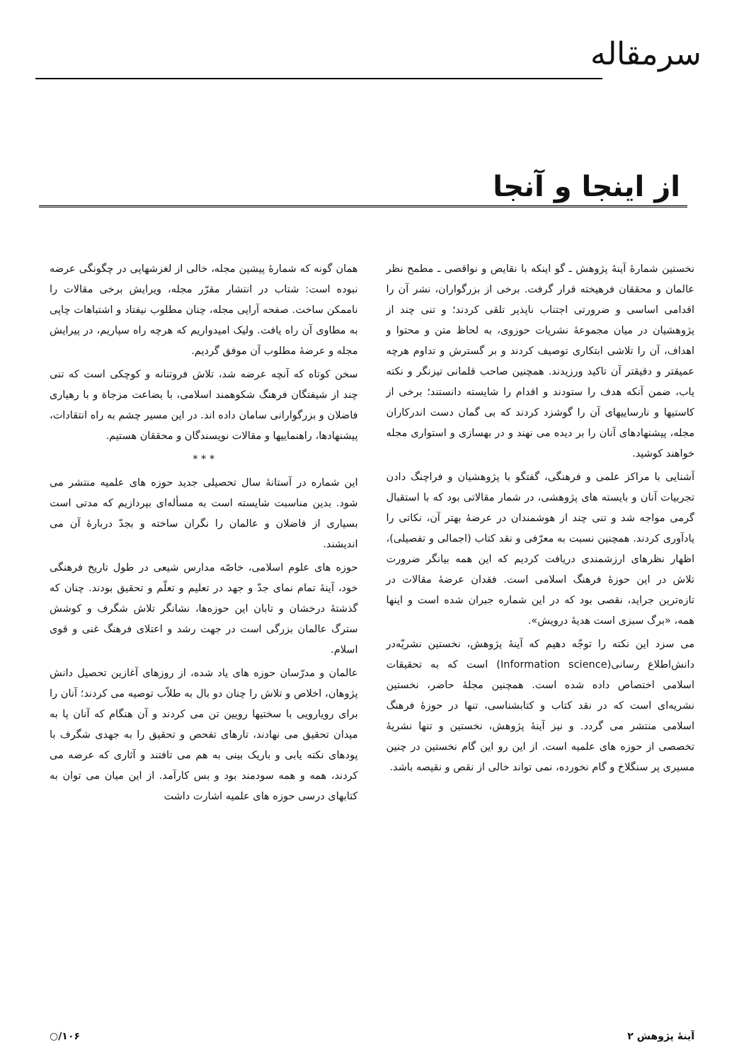سرمقاله
از اینجا و آنجا
نخستین شمارهٔ آینهٔ پژوهش ـ گو اینکه با نقایص و نواقصی ـ مطمح نظر عالمان و محققان فرهیخته قرار گرفت. برخی از بزرگواران، نشر آن را اقدامی اساسی و ضرورتی اجتناب ناپذیر تلقی کردند؛ و تنی چند از پژوهشیان در میان مجموعهٔ نشریات حوزوی، به لحاظ متن و محتوا و اهداف، آن را تلاشی ابتکاری توصیف کردند و بر گسترش و تداوم هرچه عمیقتر و دقیقتر آن تاکید ورزیدند. همچنین صاحب قلمانی تیزنگر و نکته یاب، ضمن آنکه هدف را ستودند و اقدام را شایسته دانستند؛ برخی از کاستیها و نارساییهای آن را گوشزد کردند که بی گمان دست اندرکاران مجله، پیشنهادهای آنان را بر دیده می نهند و در بهسازی و استواری مجله خواهند کوشید.
آشنایی با مراکز علمی و فرهنگی، گفتگو با پژوهشیان و فراچنگ دادن تجربیات آنان و بایسته های پژوهشی، در شمار مقالاتی بود که با استقبال گرمی مواجه شد و تنی چند از هوشمندان در عرضهٔ بهتر آن، نکاتی را یادآوری کردند. همچنین نسبت به معرّفی و نقد کتاب (اجمالی و تفصیلی)، اظهار نظرهای ارزشمندی دریافت کردیم که این همه بیانگر ضرورت تلاش در این حوزهٔ فرهنگ اسلامی است. فقدان عرضهٔ مقالات در تازه‌ترین جراید، نقصی بود که در این شماره جبران شده است و اینها همه، «برگ سبزی است هدیهٔ درویش».
می سزد این نکته را توجّه دهیم که آینهٔ پژوهش، نخستین نشریّه‌در دانش‌اطلاع رسانی(Information science) است که به تحقیقات اسلامی اختصاص داده شده است. همچنین مجلهٔ حاضر، نخستین نشریه‌ای است که در نقد کتاب و کتابشناسی، تنها در حوزهٔ فرهنگ اسلامی منتشر می گردد. و نیز آینهٔ پژوهش، نخستین و تنها نشریهٔ تخصصی از حوزه های علمیه است. از این رو این گام نخستین در چنین مسیری پر سنگلاخ و گام نخورده، نمی تواند خالی از نقص و نقیصه باشد.
همان گونه که شمارهٔ پیشین مجله، خالی از لغزشهایی در چگونگی عرضه نبوده است: شتاب در انتشار مقرّر مجله، ویرایش برخی مقالات را ناممکن ساخت. صفحه آرایی مجله، چنان مطلوب نیفتاد و اشتباهات چاپی به مطاوی آن راه یافت. ولیک امیدواریم که هرچه راه سپاریم، در پیرایش مجله و عرضهٔ مطلوب آن موفق گردیم.
سخن کوتاه که آنچه عرضه شد، تلاش فروتنانه و کوچکی است که تنی چند از شیفتگان فرهنگ شکوهمند اسلامی، با بضاعت مزجاة و با رهیاری فاضلان و بزرگوارانی سامان داده اند. در این مسیر چشم به راه انتقادات، پیشنهادها، راهنماییها و مقالات نویسندگان و محققان هستیم.
* * *
این شماره در آستانهٔ سال تحصیلی جدید حوزه های علمیه منتشر می شود. بدین مناسبت شایسته است به مسأله‌ای بپردازیم که مدتی است بسیاری از فاضلان و عالمان را نگران ساخته و بجدّ دربارهٔ آن می اندیشند.
حوزه های علوم اسلامی، خاصّه مدارس شیعی در طول تاریخ فرهنگی خود، آینهٔ تمام نمای جدّ و جهد در تعلیم و تعلّم و تحقیق بودند. چنان که گذشتهٔ درخشان و تابان این حوزه‌ها، نشانگر تلاش شگرف و کوشش سترگ عالمان بزرگی است در جهت رشد و اعتلای فرهنگ غنی و قوی اسلام.
عالمان و مدرّسان حوزه های یاد شده، از روزهای آغازین تحصیل دانش پژوهان، اخلاص و تلاش را چنان دو بال به طلاّب توصیه می کردند؛ آنان را برای رویارویی با سختیها رویین تن می کردند و آن هنگام که آنان پا به میدان تحقیق می نهادند، تارهای تفحص و تحقیق را به جهدی شگرف با پودهای نکته یابی و باریک بینی به هم می تافتند و آثاری که عرضه می کردند، همه و همه سودمند بود و بس کارآمد. از این میان می توان به کتابهای درسی حوزه های علمیه اشارت داشت
آینهٔ پژوهش ۲ ۱۰۶/○